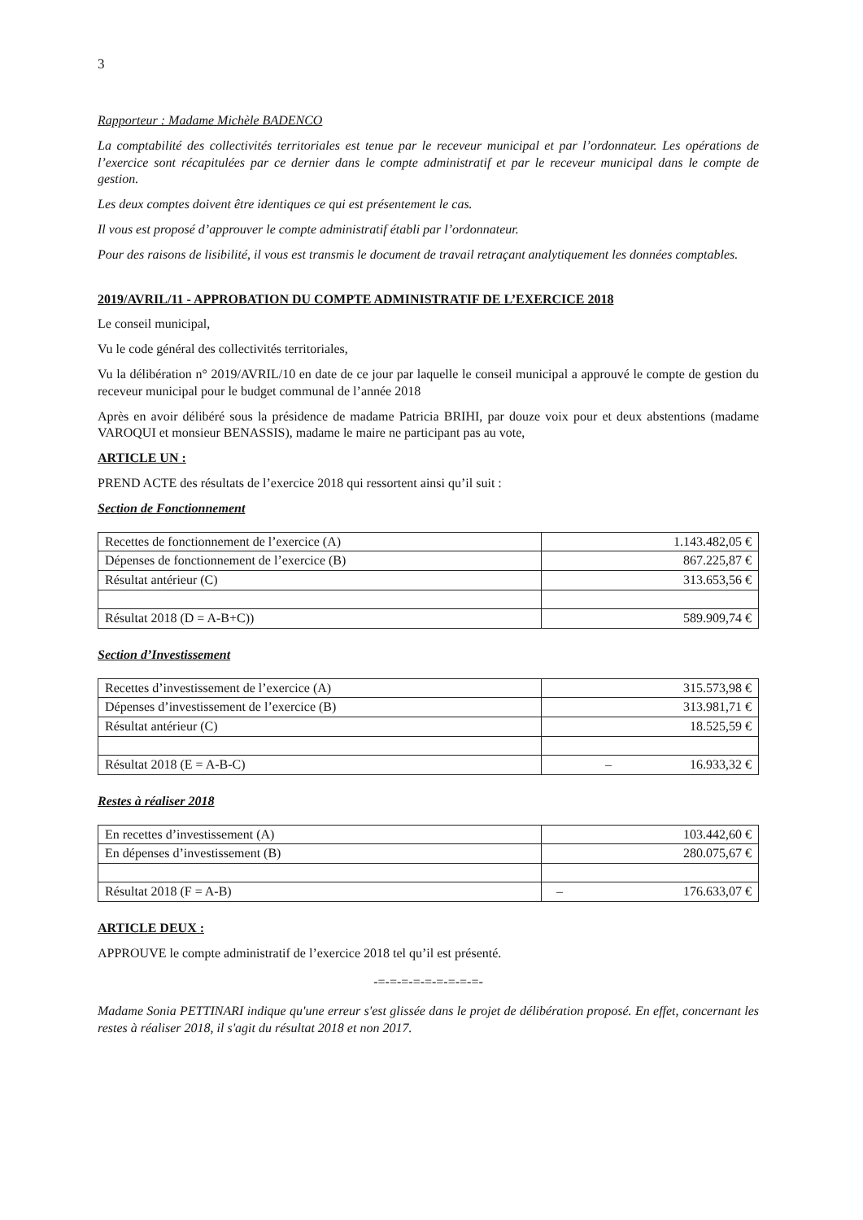3
Rapporteur : Madame Michèle BADENCO
La comptabilité des collectivités territoriales est tenue par le receveur municipal et par l’ordonnateur. Les opérations de l’exercice sont récapitulées par ce dernier dans le compte administratif et par le receveur municipal dans le compte de gestion.
Les deux comptes doivent être identiques ce qui est présentement le cas.
Il vous est proposé d’approuver le compte administratif établi par l’ordonnateur.
Pour des raisons de lisibilité, il vous est transmis le document de travail retraçant analytiquement les données comptables.
2019/AVRIL/11 - APPROBATION DU COMPTE ADMINISTRATIF DE L’EXERCICE 2018
Le conseil municipal,
Vu le code général des collectivités territoriales,
Vu la délibération n° 2019/AVRIL/10 en date de ce jour par laquelle le conseil municipal a approuvé le compte de gestion du receveur municipal pour le budget communal de l’année 2018
Après en avoir délibéré sous la présidence de madame Patricia BRIHI, par douze voix pour et deux abstentions (madame VAROQUI et monsieur BENASSIS), madame le maire ne participant pas au vote,
ARTICLE UN :
PREND ACTE des résultats de l’exercice 2018 qui ressortent ainsi qu’il suit :
Section de Fonctionnement
| Recettes de fonctionnement de l’exercice (A) | 1.143.482,05 € |
| Dépenses de fonctionnement de l’exercice (B) | 867.225,87 € |
| Résultat antérieur (C) | 313.653,56 € |
| Résultat 2018 (D = A-B+C)) | 589.909,74 € |
Section d’Investissement
| Recettes d’investissement de l’exercice (A) | 315.573,98 € |
| Dépenses d’investissement de l’exercice (B) | 313.981,71 € |
| Résultat antérieur (C) | 18.525,59 € |
| Résultat 2018 (E = A-B-C) | – 16.933,32 € |
Restes à réaliser 2018
| En recettes d’investissement (A) | 103.442,60 € |
| En dépenses d’investissement (B) | 280.075,67 € |
| Résultat 2018 (F = A-B) | – 176.633,07 € |
ARTICLE DEUX :
APPROUVE le compte administratif de l’exercice 2018 tel qu’il est présenté.
-=-=-=-=-=-=-=-=-=-
Madame Sonia PETTINARI indique qu'une erreur s'est glissée dans le projet de délibération proposé. En effet, concernant les restes à réaliser 2018, il s'agit du résultat 2018 et non 2017.